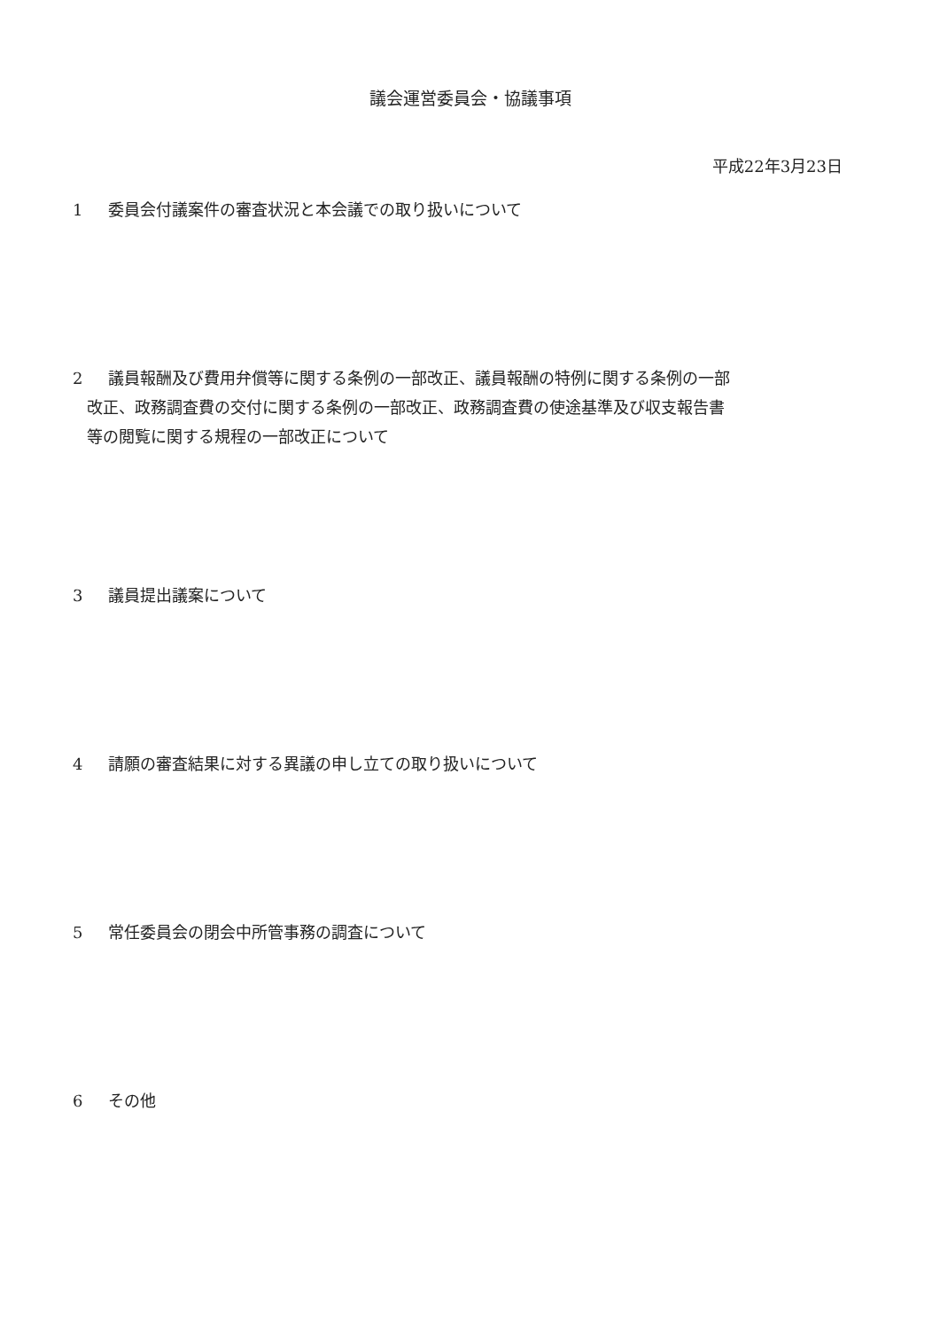議会運営委員会・協議事項
平成22年3月23日
1 委員会付議案件の審査状況と本会議での取り扱いについて
2 議員報酬及び費用弁償等に関する条例の一部改正、議員報酬の特例に関する条例の一部
改正、政務調査費の交付に関する条例の一部改正、政務調査費の使途基準及び収支報告書
等の閲覧に関する規程の一部改正について
3 議員提出議案について
4 請願の審査結果に対する異議の申し立ての取り扱いについて
5 常任委員会の閉会中所管事務の調査について
6 その他